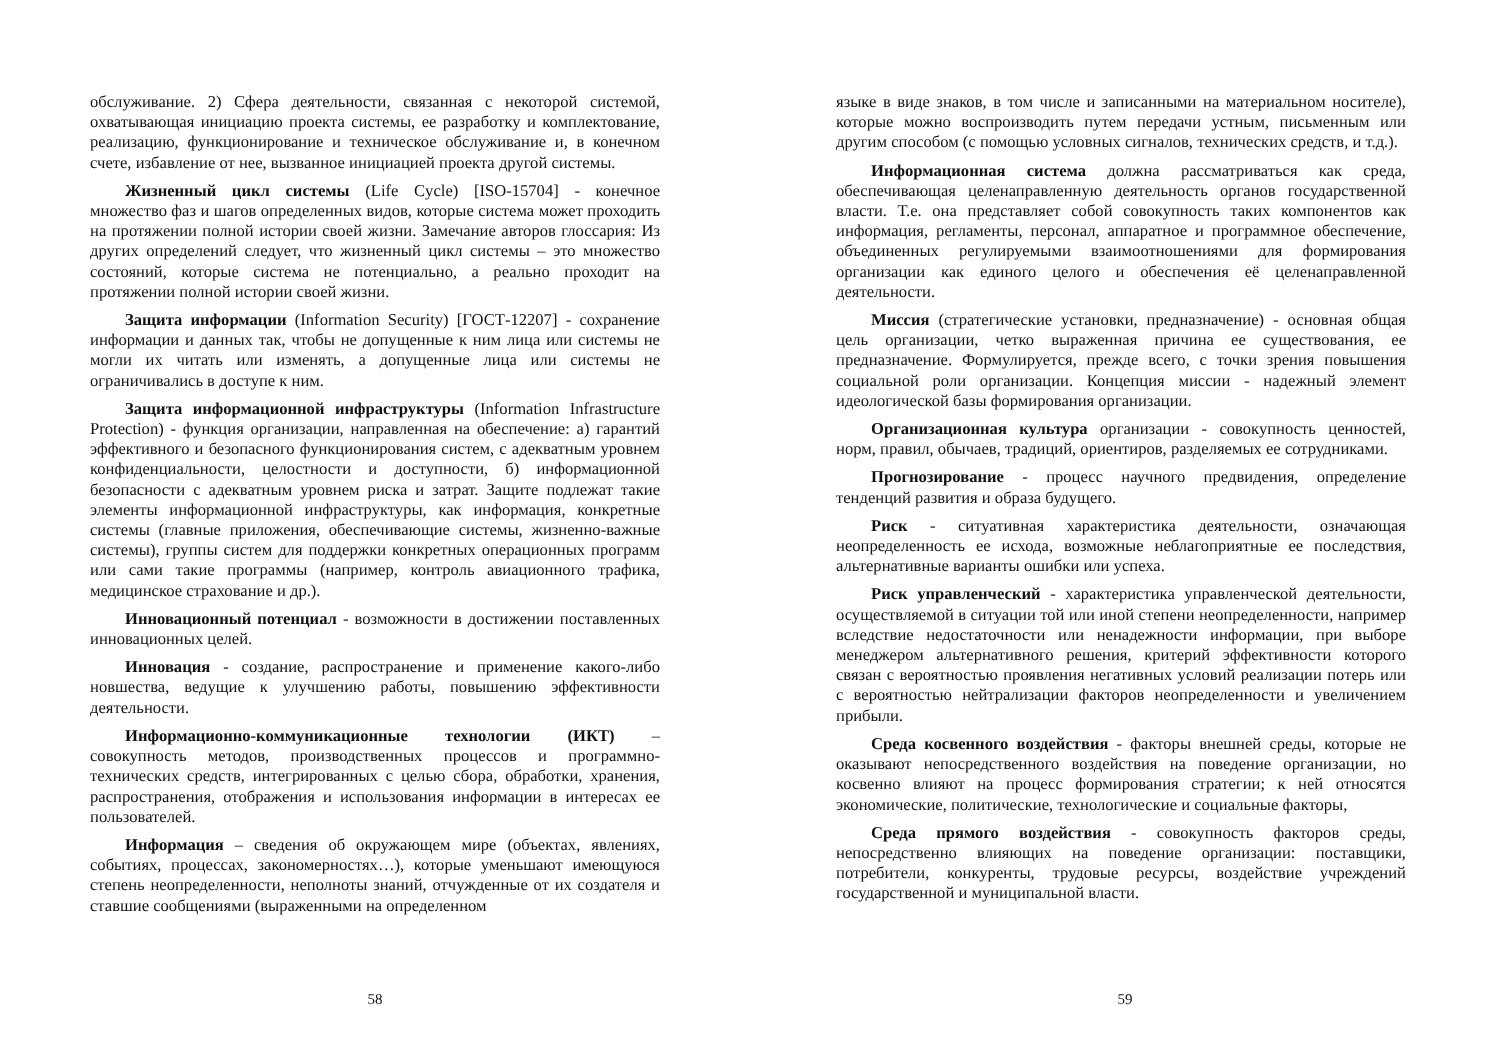обслуживание. 2) Сфера деятельности, связанная с некоторой системой, охватывающая инициацию проекта системы, ее разработку и комплектование, реализацию, функционирование и техническое обслуживание и, в конечном счете, избавление от нее, вызванное инициацией проекта другой системы.
Жизненный цикл системы (Life Cycle) [ISO-15704] - конечное множество фаз и шагов определенных видов, которые система может проходить на протяжении полной истории своей жизни. Замечание авторов глоссария: Из других определений следует, что жизненный цикл системы – это множество состояний, которые система не потенциально, а реально проходит на протяжении полной истории своей жизни.
Защита информации (Information Security) [ГОСТ-12207] - сохранение информации и данных так, чтобы не допущенные к ним лица или системы не могли их читать или изменять, а допущенные лица или системы не ограничивались в доступе к ним.
Защита информационной инфраструктуры (Information Infrastructure Protection) - функция организации, направленная на обеспечение: а) гарантий эффективного и безопасного функционирования систем, с адекватным уровнем конфиденциальности, целостности и доступности, б) информационной безопасности с адекватным уровнем риска и затрат. Защите подлежат такие элементы информационной инфраструктуры, как информация, конкретные системы (главные приложения, обеспечивающие системы, жизненно-важные системы), группы систем для поддержки конкретных операционных программ или сами такие программы (например, контроль авиационного трафика, медицинское страхование и др.).
Инновационный потенциал - возможности в достижении поставленных инновационных целей.
Инновация - создание, распространение и применение какого-либо новшества, ведущие к улучшению работы, повышению эффективности деятельности.
Информационно-коммуникационные технологии (ИКТ) – совокупность методов, производственных процессов и программно-технических средств, интегрированных с целью сбора, обработки, хранения, распространения, отображения и использования информации в интересах ее пользователей.
Информация – сведения об окружающем мире (объектах, явлениях, событиях, процессах, закономерностях…), которые уменьшают имеющуюся степень неопределенности, неполноты знаний, отчужденные от их создателя и ставшие сообщениями (выраженными на определенном
58
языке в виде знаков, в том числе и записанными на материальном носителе), которые можно воспроизводить путем передачи устным, письменным или другим способом (с помощью условных сигналов, технических средств, и т.д.).
Информационная система должна рассматриваться как среда, обеспечивающая целенаправленную деятельность органов государственной власти. Т.е. она представляет собой совокупность таких компонентов как информация, регламенты, персонал, аппаратное и программное обеспечение, объединенных регулируемыми взаимоотношениями для формирования организации как единого целого и обеспечения её целенаправленной деятельности.
Миссия (стратегические установки, предназначение) - основная общая цель организации, четко выраженная причина ее существования, ее предназначение. Формулируется, прежде всего, с точки зрения повышения социальной роли организации. Концепция миссии - надежный элемент идеологической базы формирования организации.
Организационная культура организации - совокупность ценностей, норм, правил, обычаев, традиций, ориентиров, разделяемых ее сотрудниками.
Прогнозирование - процесс научного предвидения, определение тенденций развития и образа будущего.
Риск - ситуативная характеристика деятельности, означающая неопределенность ее исхода, возможные неблагоприятные ее последствия, альтернативные варианты ошибки или успеха.
Риск управленческий - характеристика управленческой деятельности, осуществляемой в ситуации той или иной степени неопределенности, например вследствие недостаточности или ненадежности информации, при выборе менеджером альтернативного решения, критерий эффективности которого связан с вероятностью проявления негативных условий реализации потерь или с вероятностью нейтрализации факторов неопределенности и увеличением прибыли.
Среда косвенного воздействия - факторы внешней среды, которые не оказывают непосредственного воздействия на поведение организации, но косвенно влияют на процесс формирования стратегии; к ней относятся экономические, политические, технологические и социальные факторы,
Среда прямого воздействия - совокупность факторов среды, непосредственно влияющих на поведение организации: поставщики, потребители, конкуренты, трудовые ресурсы, воздействие учреждений государственной и муниципальной власти.
59